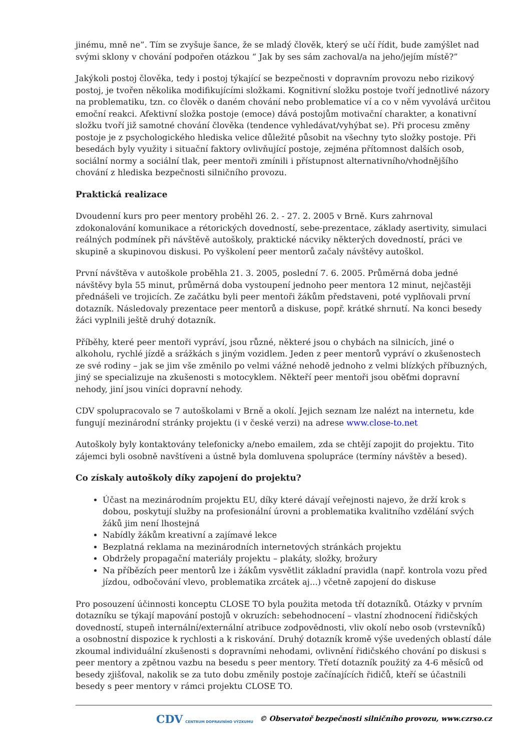jinému, mně ne”. Tím se zvyšuje šance, že se mladý člověk, který se učí řídit, bude zamýšlet nad svými sklony v chování podpořen otázkou “ Jak by ses sám zachoval/a na jeho/jejím místě?”
Jakýkoli postoj člověka, tedy i postoj týkající se bezpečnosti v dopravním provozu nebo rizikový postoj, je tvořen několika modifikujícími složkami. Kognitivní složku postoje tvoří jednotlivé názory na problematiku, tzn. co člověk o daném chování nebo problematice ví a co v něm vyvolává určitou emoční reakci. Afektivní složka postoje (emoce) dává postojům motivační charakter, a konativní složku tvoří již samotné chování člověka (tendence vyhledávat/vyhýbat se). Při procesu změny postoje je z psychologického hlediska velice důležité působit na všechny tyto složky postoje. Při besedách byly využity i situační faktory ovlivňující postoje, zejména přítomnost dalších osob, sociální normy a sociální tlak, peer mentoři zmínili i přístupnost alternativního/vhodnějšího chování z hlediska bezpečnosti silničního provozu.
Praktická realizace
Dvoudenní kurs pro peer mentory proběhl 26. 2. - 27. 2. 2005 v Brně. Kurs zahrnoval zdokonalování komunikace a rétorických dovedností, sebe-prezentace, základy asertivity, simulaci reálných podmínek při návštěvě autoškoly, praktické nácviky některých dovedností, práci ve skupině a skupinovou diskusi. Po vyškolení peer mentorů začaly návštěvy autoškol.
První návštěva v autoškole proběhla 21. 3. 2005, poslední 7. 6. 2005. Průměrná doba jedné návštěvy byla 55 minut, průměrná doba vystoupení jednoho peer mentora 12 minut, nejčastěji přednášeli ve trojicích. Ze začátku byli peer mentoři žákům představeni, poté vyplňovali první dotazník. Následovaly prezentace peer mentorů a diskuse, popř. krátké shrnutí. Na konci besedy žáci vyplnili ještě druhý dotazník.
Příběhy, které peer mentoři vypráví, jsou různé, některé jsou o chybách na silnicích, jiné o alkoholu, rychlé jízdě a srážkách s jiným vozidlem. Jeden z peer mentorů vypráví o zkušenostech ze své rodiny – jak se jim vše změnilo po velmi vážné nehodě jednoho z velmi blízkých příbuzných, jiný se specializuje na zkušenosti s motocyklem. Někteří peer mentoři jsou oběťmi dopravní nehody, jiní jsou viníci dopravní nehody.
CDV spolupracovalo se 7 autoškolami v Brně a okolí. Jejich seznam lze nalézt na internetu, kde fungují mezinárodní stránky projektu (i v české verzi) na adrese www.close-to.net
Autoškoly byly kontaktovány telefonicky a/nebo emailem, zda se chtějí zapojit do projektu. Tito zájemci byli osobně navštíveni a ústně byla domluvena spolupráce (termíny návštěv a besed).
Co získaly autoškoly díky zapojení do projektu?
Účast na mezinárodním projektu EU, díky které dávají veřejnosti najevo, že drží krok s dobou, poskytují služby na profesionální úrovni a problematika kvalitního vzdělání svých žáků jim není lhostejná
Nabídly žákům kreativní a zajímavé lekce
Bezplatná reklama na mezinárodních internetových stránkách projektu
Obdržely propagační materiály projektu – plakáty, složky, brožury
Na příbězích peer mentorů lze i žákům vysvětlit základní pravidla (např. kontrola vozu před jízdou, odbočování vlevo, problematika zrcátek aj...) včetně zapojení do diskuse
Pro posouzení účinnosti konceptu CLOSE TO byla použita metoda tří dotazníků. Otázky v prvním dotazníku se týkají mapování postojů v okruzích: sebehodnocení – vlastní zhodnocení řidičských dovedností, stupeň internální/externální atribuce zodpovědnosti, vliv okolí nebo osob (vrstevníků) a osobnostní dispozice k rychlosti a k riskování. Druhý dotazník kromě výše uvedených oblastí dále zkoumal individuální zkušenosti s dopravními nehodami, ovlivnění řidičského chování po diskusi s peer mentory a zpětnou vazbu na besedu s peer mentory. Třetí dotazník použitý za 4-6 měsíců od besedy zjišťoval, nakolik se za tuto dobu změnily postoje začínajících řidičů, kteří se účastnili besedy s peer mentory v rámci projektu CLOSE TO.
CDV CENTRUM DOPRAVNÍHO VÝZKUMU © Observatoř bezpečnosti silničního provozu, www.czrso.cz